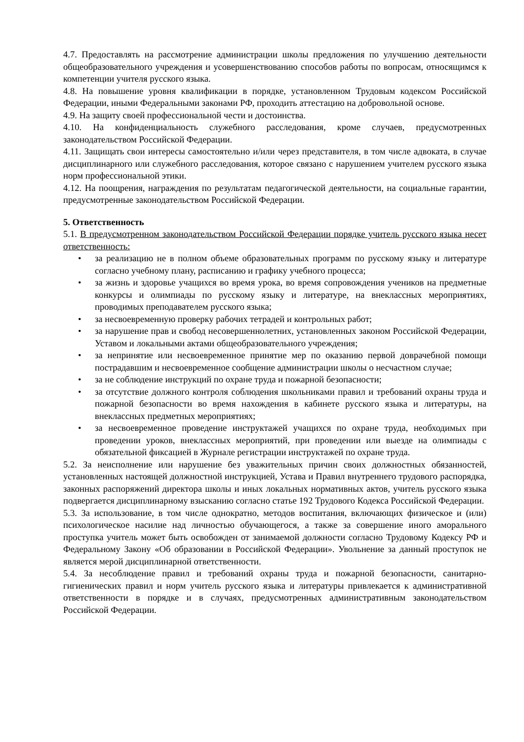4.7. Предоставлять на рассмотрение администрации школы предложения по улучшению деятельности общеобразовательного учреждения и усовершенствованию способов работы по вопросам, относящимся к компетенции учителя русского языка.
4.8. На повышение уровня квалификации в порядке, установленном Трудовым кодексом Российской Федерации, иными Федеральными законами РФ, проходить аттестацию на добровольной основе.
4.9. На защиту своей профессиональной чести и достоинства.
4.10. На конфиденциальность служебного расследования, кроме случаев, предусмотренных законодательством Российской Федерации.
4.11. Защищать свои интересы самостоятельно и/или через представителя, в том числе адвоката, в случае дисциплинарного или служебного расследования, которое связано с нарушением учителем русского языка норм профессиональной этики.
4.12. На поощрения, награждения по результатам педагогической деятельности, на социальные гарантии, предусмотренные законодательством Российской Федерации.
5. Ответственность
5.1. В предусмотренном законодательством Российской Федерации порядке учитель русского языка несет ответственность:
• за реализацию не в полном объеме образовательных программ по русскому языку и литературе согласно учебному плану, расписанию и графику учебного процесса;
• за жизнь и здоровье учащихся во время урока, во время сопровождения учеников на предметные конкурсы и олимпиады по русскому языку и литературе, на внеклассных мероприятиях, проводимых преподавателем русского языка;
• за несвоевременную проверку рабочих тетрадей и контрольных работ;
• за нарушение прав и свобод несовершеннолетних, установленных законом Российской Федерации, Уставом и локальными актами общеобразовательного учреждения;
• за непринятие или несвоевременное принятие мер по оказанию первой доврачебной помощи пострадавшим и несвоевременное сообщение администрации школы о несчастном случае;
• за не соблюдение инструкций по охране труда и пожарной безопасности;
• за отсутствие должного контроля соблюдения школьниками правил и требований охраны труда и пожарной безопасности во время нахождения в кабинете русского языка и литературы, на внеклассных предметных мероприятиях;
• за несвоевременное проведение инструктажей учащихся по охране труда, необходимых при проведении уроков, внеклассных мероприятий, при проведении или выезде на олимпиады с обязательной фиксацией в Журнале регистрации инструктажей по охране труда.
5.2. За неисполнение или нарушение без уважительных причин своих должностных обязанностей, установленных настоящей должностной инструкцией, Устава и Правил внутреннего трудового распорядка, законных распоряжений директора школы и иных локальных нормативных актов, учитель русского языка подвергается дисциплинарному взысканию согласно статье 192 Трудового Кодекса Российской Федерации.
5.3. За использование, в том числе однократно, методов воспитания, включающих физическое и (или) психологическое насилие над личностью обучающегося, а также за совершение иного аморального проступка учитель может быть освобожден от занимаемой должности согласно Трудовому Кодексу РФ и Федеральному Закону «Об образовании в Российской Федерации». Увольнение за данный проступок не является мерой дисциплинарной ответственности.
5.4. За несоблюдение правил и требований охраны труда и пожарной безопасности, санитарно-гигиенических правил и норм учитель русского языка и литературы привлекается к административной ответственности в порядке и в случаях, предусмотренных административным законодательством Российской Федерации.